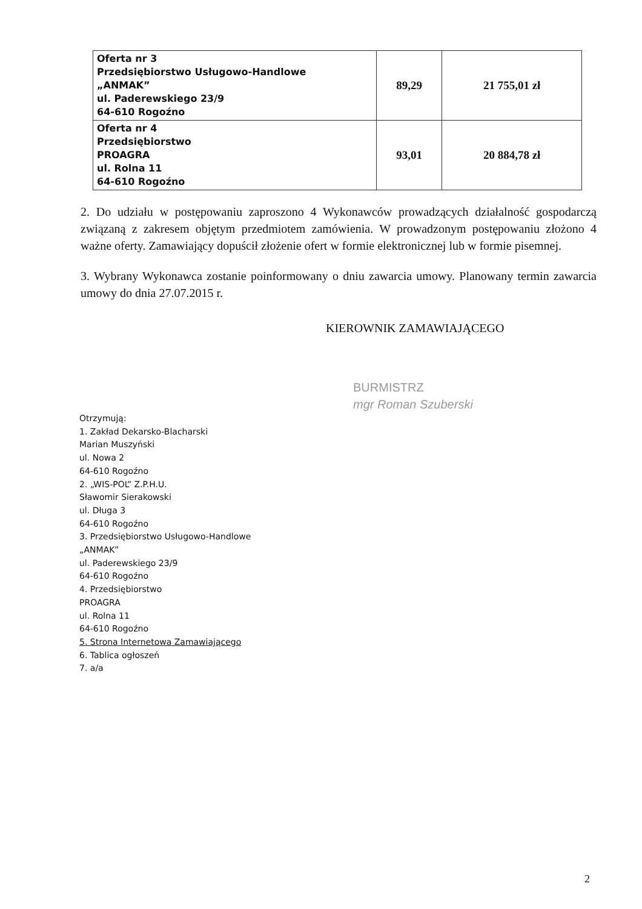| Oferta nr 3 Przedsiębiorstwo Usługowo-Handlowe „ANMAK” ul. Paderewskiego 23/9 64-610 Rogoźno | 89,29 | 21 755,01 zł |
| Oferta nr 4 Przedsiębiorstwo PROAGRA ul. Rolna 11 64-610 Rogoźno | 93,01 | 20 884,78 zł |
2. Do udziału w postępowaniu zaproszono 4 Wykonawców prowadzących działalność gospodarczą związaną z zakresem objętym przedmiotem zamówienia. W prowadzonym postępowaniu złożono 4 ważne oferty. Zamawiający dopuścił złożenie ofert w formie elektronicznej lub w formie pisemnej.
3. Wybrany Wykonawca zostanie poinformowany o dniu zawarcia umowy. Planowany termin zawarcia umowy do dnia 27.07.2015 r.
KIEROWNIK ZAMAWIAJĄCEGO
BURMISTRZ
mgr Roman Szuberski
Otrzymują:
1. Zakład Dekarsko-Blacharski
Marian Muszyński
ul. Nowa 2
64-610 Rogoźno
2. „WIS-POL” Z.P.H.U.
Sławomir Sierakowski
ul. Długa 3
64-610 Rogoźno
3. Przedsiębiorstwo Usługowo-Handlowe
„ANMAK”
ul. Paderewskiego 23/9
64-610 Rogoźno
4. Przedsiębiorstwo
PROAGRA
ul. Rolna 11
64-610 Rogoźno
5. Strona Internetowa Zamawiającego
6. Tablica ogłoszeń
7. a/a
2